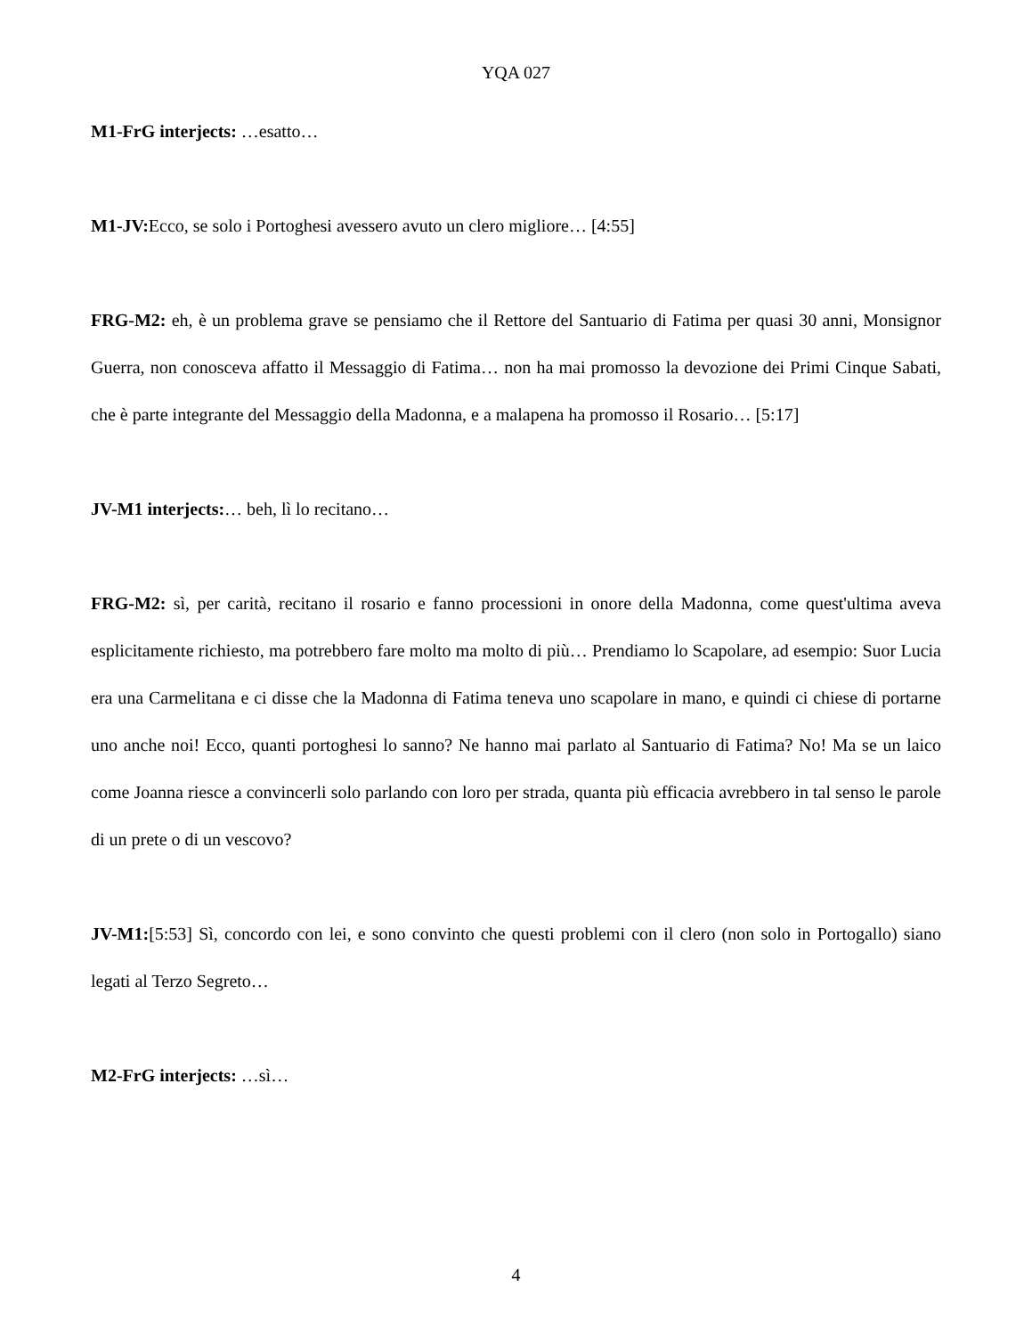YQA 027
M1-FrG interjects: …esatto…
M1-JV: Ecco, se solo i Portoghesi avessero avuto un clero migliore… [4:55]
FRG-M2: eh, è un problema grave se pensiamo che il Rettore del Santuario di Fatima per quasi 30 anni, Monsignor Guerra, non conosceva affatto il Messaggio di Fatima… non ha mai promosso la devozione dei Primi Cinque Sabati, che è parte integrante del Messaggio della Madonna, e a malapena ha promosso il Rosario… [5:17]
JV-M1 interjects:… beh, lì lo recitano…
FRG-M2: sì, per carità, recitano il rosario e fanno processioni in onore della Madonna, come quest'ultima aveva esplicitamente richiesto, ma potrebbero fare molto ma molto di più… Prendiamo lo Scapolare, ad esempio: Suor Lucia era una Carmelitana e ci disse che la Madonna di Fatima teneva uno scapolare in mano, e quindi ci chiese di portarne uno anche noi! Ecco, quanti portoghesi lo sanno? Ne hanno mai parlato al Santuario di Fatima? No! Ma se un laico come Joanna riesce a convincerli solo parlando con loro per strada, quanta più efficacia avrebbero in tal senso le parole di un prete o di un vescovo?
JV-M1:[5:53] Sì, concordo con lei, e sono convinto che questi problemi con il clero (non solo in Portogallo) siano legati al Terzo Segreto…
M2-FrG interjects: …sì…
4